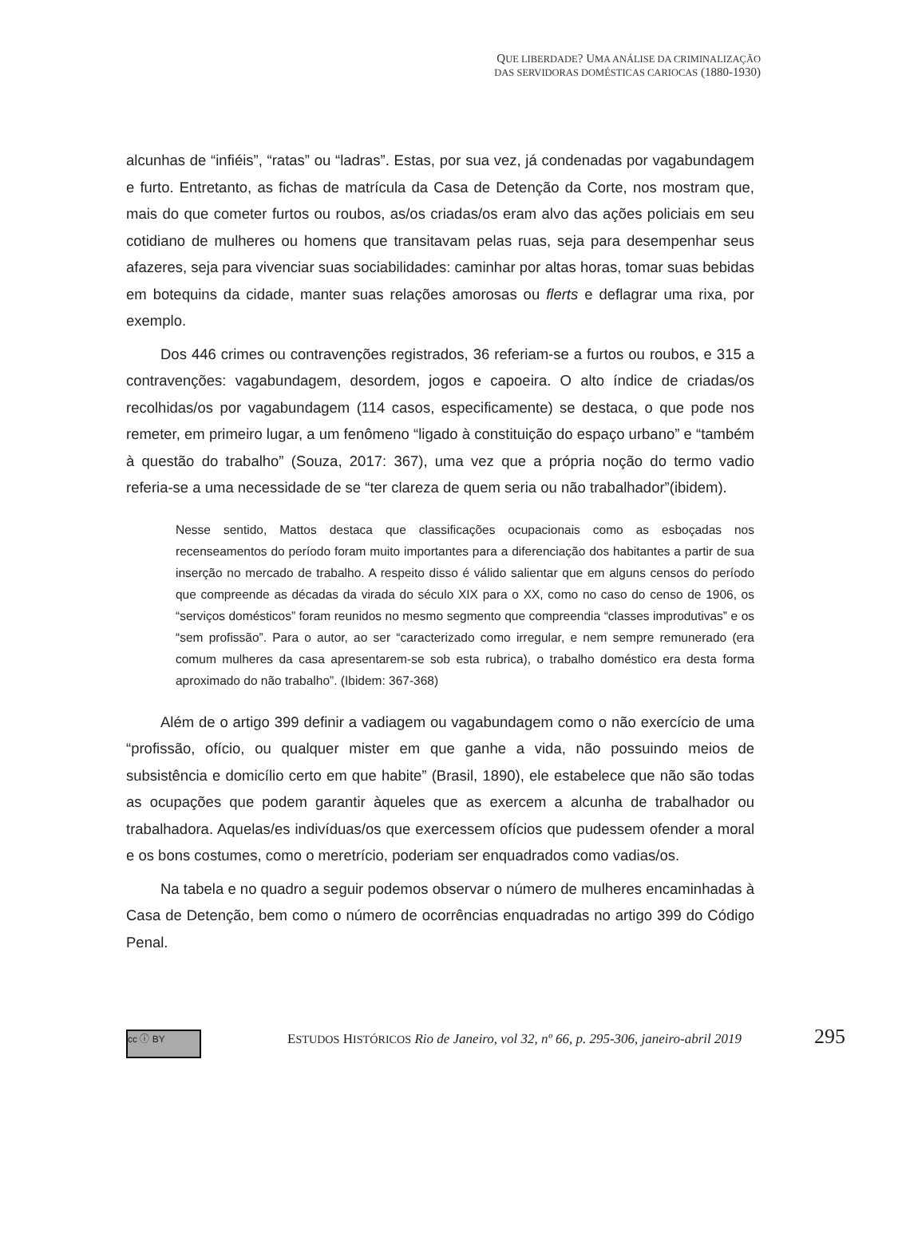QUE LIBERDADE? UMA ANÁLISE DA CRIMINALIZAÇÃO
DAS SERVIDORAS DOMÉSTICAS CARIOCAS (1880-1930)
alcunhas de “infiéis”, “ratas” ou “ladras”. Estas, por sua vez, já condenadas por vagabundagem e furto. Entretanto, as fichas de matrícula da Casa de Detenção da Corte, nos mostram que, mais do que cometer furtos ou roubos, as/os criadas/os eram alvo das ações policiais em seu cotidiano de mulheres ou homens que transitavam pelas ruas, seja para desempenhar seus afazeres, seja para vivenciar suas sociabilidades: caminhar por altas horas, tomar suas bebidas em botequins da cidade, manter suas relações amorosas ou flerts e deflagrar uma rixa, por exemplo.
Dos 446 crimes ou contravenções registrados, 36 referiam-se a furtos ou roubos, e 315 a contravenções: vagabundagem, desordem, jogos e capoeira. O alto índice de criadas/os recolhidas/os por vagabundagem (114 casos, especificamente) se destaca, o que pode nos remeter, em primeiro lugar, a um fenômeno “ligado à constituição do espaço urbano” e “também à questão do trabalho” (Souza, 2017: 367), uma vez que a própria noção do termo vadio referia-se a uma necessidade de se “ter clareza de quem seria ou não trabalhador”(ibidem).
Nesse sentido, Mattos destaca que classificações ocupacionais como as esboçadas nos recenseamentos do período foram muito importantes para a diferenciação dos habitantes a partir de sua inserção no mercado de trabalho. A respeito disso é válido salientar que em alguns censos do período que compreende as décadas da virada do século XIX para o XX, como no caso do censo de 1906, os “serviços domésticos” foram reunidos no mesmo segmento que compreendia “classes improdutivas” e os “sem profissão”. Para o autor, ao ser “caracterizado como irregular, e nem sempre remunerado (era comum mulheres da casa apresentarem-se sob esta rubrica), o trabalho doméstico era desta forma aproximado do não trabalho”. (Ibidem: 367-368)
Além de o artigo 399 definir a vadiagem ou vagabundagem como o não exercício de uma “profissão, ofício, ou qualquer mister em que ganhe a vida, não possuindo meios de subsistência e domicílio certo em que habite” (Brasil, 1890), ele estabelece que não são todas as ocupações que podem garantir àqueles que as exercem a alcunha de trabalhador ou trabalhadora. Aquelas/es indivíduas/os que exercessem ofícios que pudessem ofender a moral e os bons costumes, como o meretrício, poderiam ser enquadrados como vadias/os.
Na tabela e no quadro a seguir podemos observar o número de mulheres encaminhadas à Casa de Detenção, bem como o número de ocorrências enquadradas no artigo 399 do Código Penal.
cc ⓘ BY
ESTUDOS HISTÓRICOS Rio de Janeiro, vol 32, nº 66, p. 295-306, janeiro-abril 2019
295